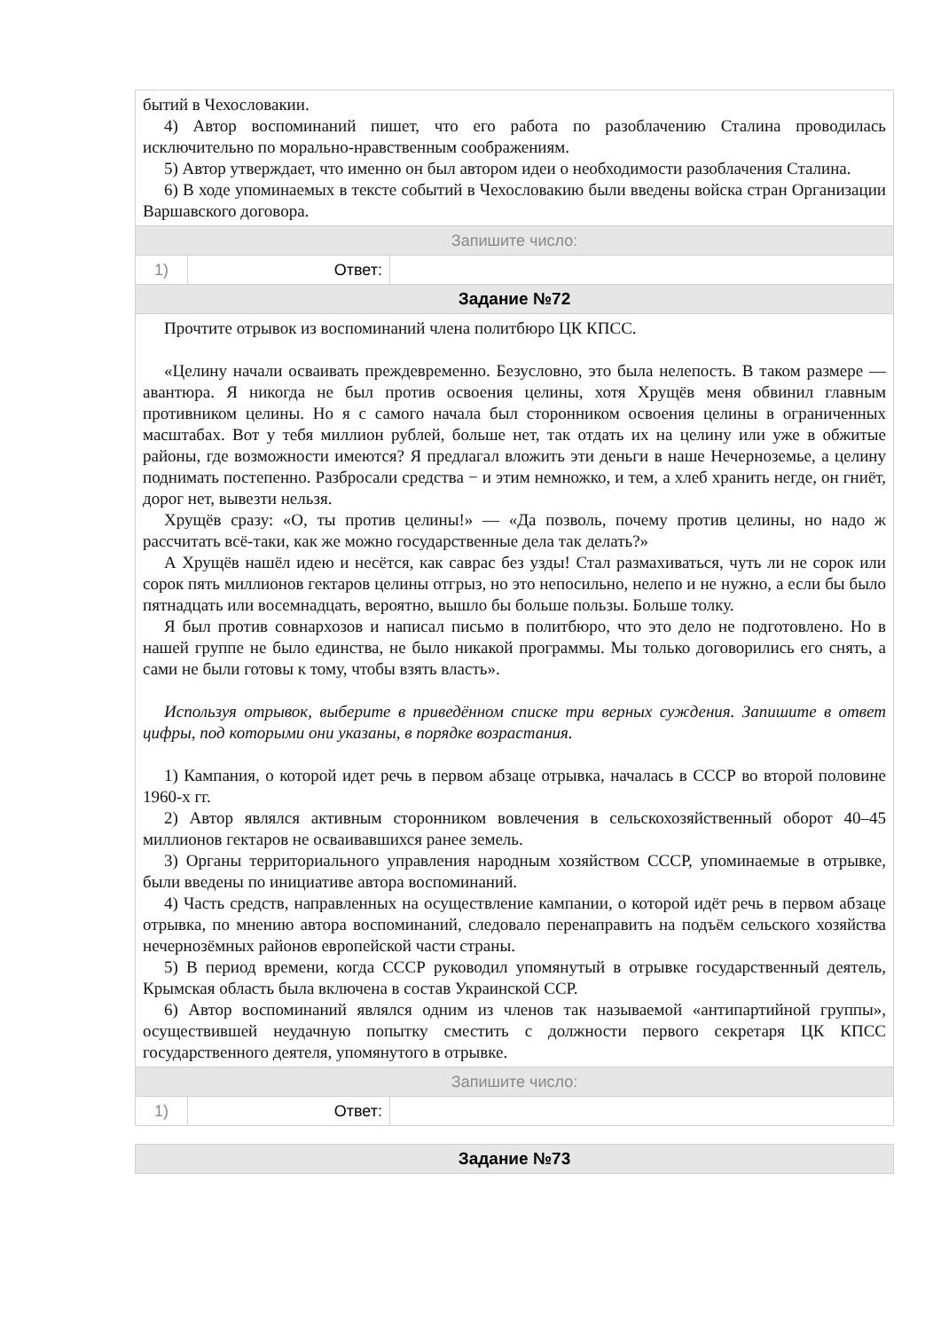| бытий в Чехословакии. 4) Автор воспоминаний пишет, что его работа по разоблачению Сталина проводилась исключительно по морально-нравственным соображениям. 5) Автор утверждает, что именно он был автором идеи о необходимости разоблачения Сталина. 6) В ходе упоминаемых в тексте событий в Чехословакию были введены войска стран Организации Варшавского договора. | | |
| Запишите число: | | |
| 1) | Ответ: | |
| Задание №72 | | |
| Прочтите отрывок из воспоминаний члена политбюро ЦК КПСС. «Целину начали осваивать преждевременно. Безусловно, это была нелепость. В таком размере — авантюра. Я никогда не был против освоения целины, хотя Хрущёв меня обвинил главным противником целины. Но я с самого начала был сторонником освоения целины в ограниченных масштабах. Вот у тебя миллион рублей, больше нет, так отдать их на целину или уже в обжитые районы, где возможности имеются? Я предлагал вложить эти деньги в наше Нечерноземье, а целину поднимать постепенно. Разбросали средства − и этим немножко, и тем, а хлеб хранить негде, он гниёт, дорог нет, вывезти нельзя. Хрущёв сразу: «О, ты против целины!» — «Да позволь, почему против целины, но надо ж рассчитать всё-таки, как же можно государственные дела так делать?» А Хрущёв нашёл идею и несётся, как саврас без узды! Стал размахиваться, чуть ли не сорок или сорок пять миллионов гектаров целины отгрыз, но это непосильно, нелепо и не нужно, а если бы было пятнадцать или восемнадцать, вероятно, вышло бы больше пользы. Больше толку. Я был против совнархозов и написал письмо в политбюро, что это дело не подготовлено. Но в нашей группе не было единства, не было никакой программы. Мы только договорились его снять, а сами не были готовы к тому, чтобы взять власть». Используя отрывок, выберите в приведённом списке три верных суждения. Запишите в ответ цифры, под которыми они указаны, в порядке возрастания. 1) Кампания, о которой идет речь в первом абзаце отрывка, началась в СССР во второй половине 1960-х гг. 2) Автор являлся активным сторонником вовлечения в сельскохозяйственный оборот 40–45 миллионов гектаров не осваивавшихся ранее земель. 3) Органы территориального управления народным хозяйством СССР, упоминаемые в отрывке, были введены по инициативе автора воспоминаний. 4) Часть средств, направленных на осуществление кампании, о которой идёт речь в первом абзаце отрывка, по мнению автора воспоминаний, следовало перенаправить на подъём сельского хозяйства нечернозёмных районов европейской части страны. 5) В период времени, когда СССР руководил упомянутый в отрывке государственный деятель, Крымская область была включена в состав Украинской ССР. 6) Автор воспоминаний являлся одним из членов так называемой «антипартийной группы», осуществившей неудачную попытку сместить с должности первого секретаря ЦК КПСС государственного деятеля, упомянутого в отрывке. | | |
| Запишите число: | | |
| 1) | Ответ: | |
| Задание №73 |